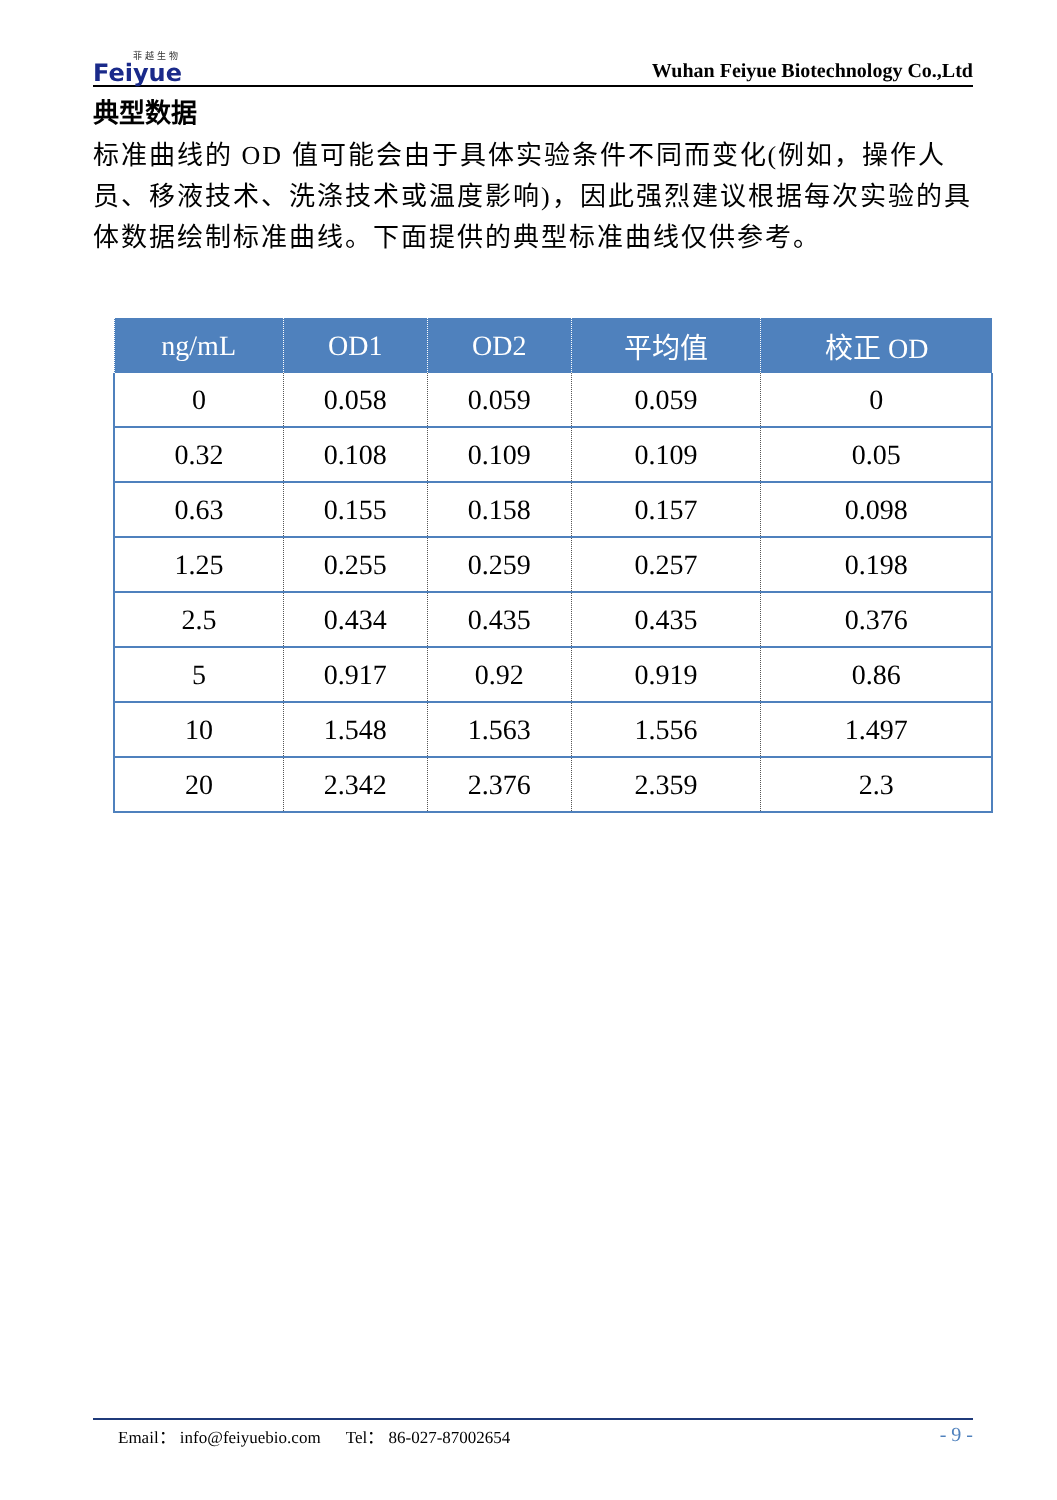菲 越 生 物
Feiyue
Wuhan Feiyue Biotechnology Co.,Ltd
典型数据
标准曲线的 OD 值可能会由于具体实验条件不同而变化(例如，操作人员、移液技术、洗涤技术或温度影响)，因此强烈建议根据每次实验的具体数据绘制标准曲线。下面提供的典型标准曲线仅供参考。
| ng/mL | OD1 | OD2 | 平均值 | 校正 OD |
| --- | --- | --- | --- | --- |
| 0 | 0.058 | 0.059 | 0.059 | 0 |
| 0.32 | 0.108 | 0.109 | 0.109 | 0.05 |
| 0.63 | 0.155 | 0.158 | 0.157 | 0.098 |
| 1.25 | 0.255 | 0.259 | 0.257 | 0.198 |
| 2.5 | 0.434 | 0.435 | 0.435 | 0.376 |
| 5 | 0.917 | 0.92 | 0.919 | 0.86 |
| 10 | 1.548 | 1.563 | 1.556 | 1.497 |
| 20 | 2.342 | 2.376 | 2.359 | 2.3 |
Email： info@feiyuebio.com Tel： 86-027-87002654 - 9 -